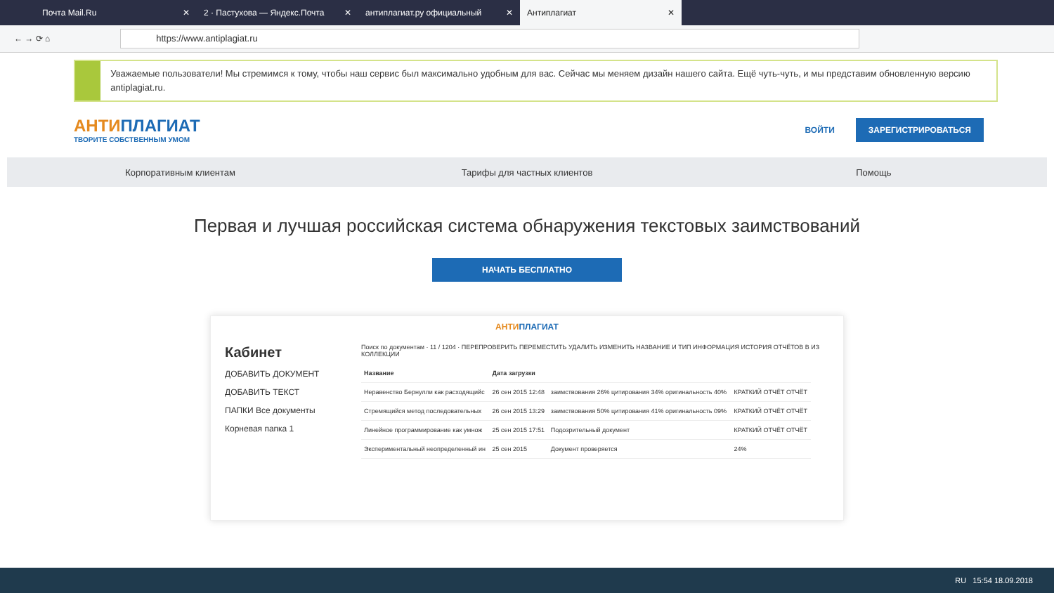Почта Mail.Ru ✕ 2 · Пастухова — Яндекс.Почта ✕
антиплагиат.ру официальный ✕
Антиплагиат ✕
← → ⟳ ⌂
https://www.antiplagiat.ru
Уважаемые пользователи! Мы стремимся к тому, чтобы наш сервис был максимально удобным для вас. Сейчас мы меняем дизайн нашего сайта. Ещё чуть-чуть, и мы представим обновленную версию antiplagiat.ru.
АНТИПЛАГИАТ
ТВОРИТЕ СОБСТВЕННЫМ УМОМ
ВОЙТИ ЗАРЕГИСТРИРОВАТЬСЯ
Корпоративным клиентам Тарифы для частных клиентов Помощь
Первая и лучшая российская система обнаружения текстовых заимствований
НАЧАТЬ БЕСПЛАТНО
АНТИПЛАГИАТ
Кабинет
ДОБАВИТЬ ДОКУМЕНТ
ДОБАВИТЬ ТЕКСТ
ПАПКИ Все документы
Корневая папка 1
Поиск по документам · 11 / 1204 · ПЕРЕПРОВЕРИТЬ ПЕРЕМЕСТИТЬ УДАЛИТЬ ИЗМЕНИТЬ НАЗВАНИЕ И ТИП ИНФОРМАЦИЯ ИСТОРИЯ ОТЧЁТОВ В ИЗ КОЛЛЕКЦИИ
| Название | Дата загрузки | | |
| --- | --- | --- | --- |
| Неравенство Бернулли как расходящийс | 26 сен 2015 12:48 | заимствования 26% цитирования 34% оригинальность 40% | КРАТКИЙ ОТЧЁТ ОТЧЁТ |
| Стремящийся метод последовательных | 26 сен 2015 13:29 | заимствования 50% цитирования 41% оригинальность 09% | КРАТКИЙ ОТЧЁТ ОТЧЁТ |
| Линейное программирование как умнож | 25 сен 2015 17:51 | Подозрительный документ | КРАТКИЙ ОТЧЁТ ОТЧЁТ |
| Экспериментальный неопределенный ин | 25 сен 2015 | Документ проверяется | 24% |
RU 15:54 18.09.2018